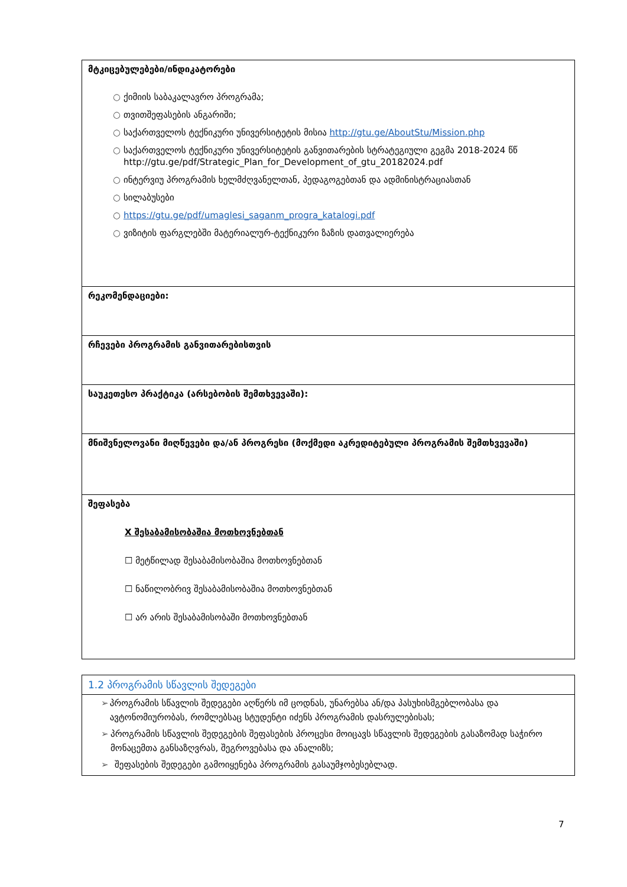| მტკიცებულებები/ინდიკატორები ○ ქიმიის საბაკალავრო პროგრამა; ○ თვითშეფასების ანგარიში; ○ საქართველოს ტექნიკური უნივერსიტეტის მისია http://gtu.ge/AboutStu/Mission.php ○ საქართველოს ტექნიკური უნივერსიტეტის განვითარების სტრატეგიული გეგმა 2018-2024 წწ http://gtu.ge/pdf/Strategic_Plan_for_Development_of_gtu_20182024.pdf ○ ინტერვიუ პროგრამის ხელმძღვანელთან, პედაგოგებთან და ადმინისტრაციასთან ○ სილაბუსები ○ https://gtu.ge/pdf/umaglesi_saganm_progra_katalogi.pdf ○ ვიზიტის ფარგლებში მატერიალურ-ტექნიკური ზაზის დათვალიერება |
| რეკომენდაციები: |
| რჩევები პროგრამის განვითარებისთვის |
| საუკეთესო პრაქტიკა (არსებობის შემთხვევაში): |
| მნიშვნელოვანი მიღწევები და/ან პროგრესი (მოქმედი აკრედიტებული პროგრამის შემთხვევაში) |
| შეფასება X შესაბამისობაშია მოთხოვნებთან ☐ მეტწილად შესაბამისობაშია მოთხოვნებთან ☐ ნაწილობრივ შესაბამისობაშია მოთხოვნებთან ☐ არ არის შესაბამისობაში მოთხოვნებთან |
| 1.2 პროგრამის სწავლის შედეგები |
| ➢ პროგრამის სწავლის შედეგები აღწერს იმ ცოდნას, უნარებსა ან/და პასუხისმგებლობასა და ავტონომიურობას, რომლებსაც სტუდენტი იძენს პროგრამის დასრულებისას; ➢ პროგრამის სწავლის შედეგების შეფასების პროცესი მოიცავს სწავლის შედეგების გასაზომად საჭირო მონაცემთა განსაზღვრას, შეგროვებასა და ანალიზს; ➢ შეფასების შედეგები გამოიყენება პროგრამის გასაუმჯობესებლად. |
7